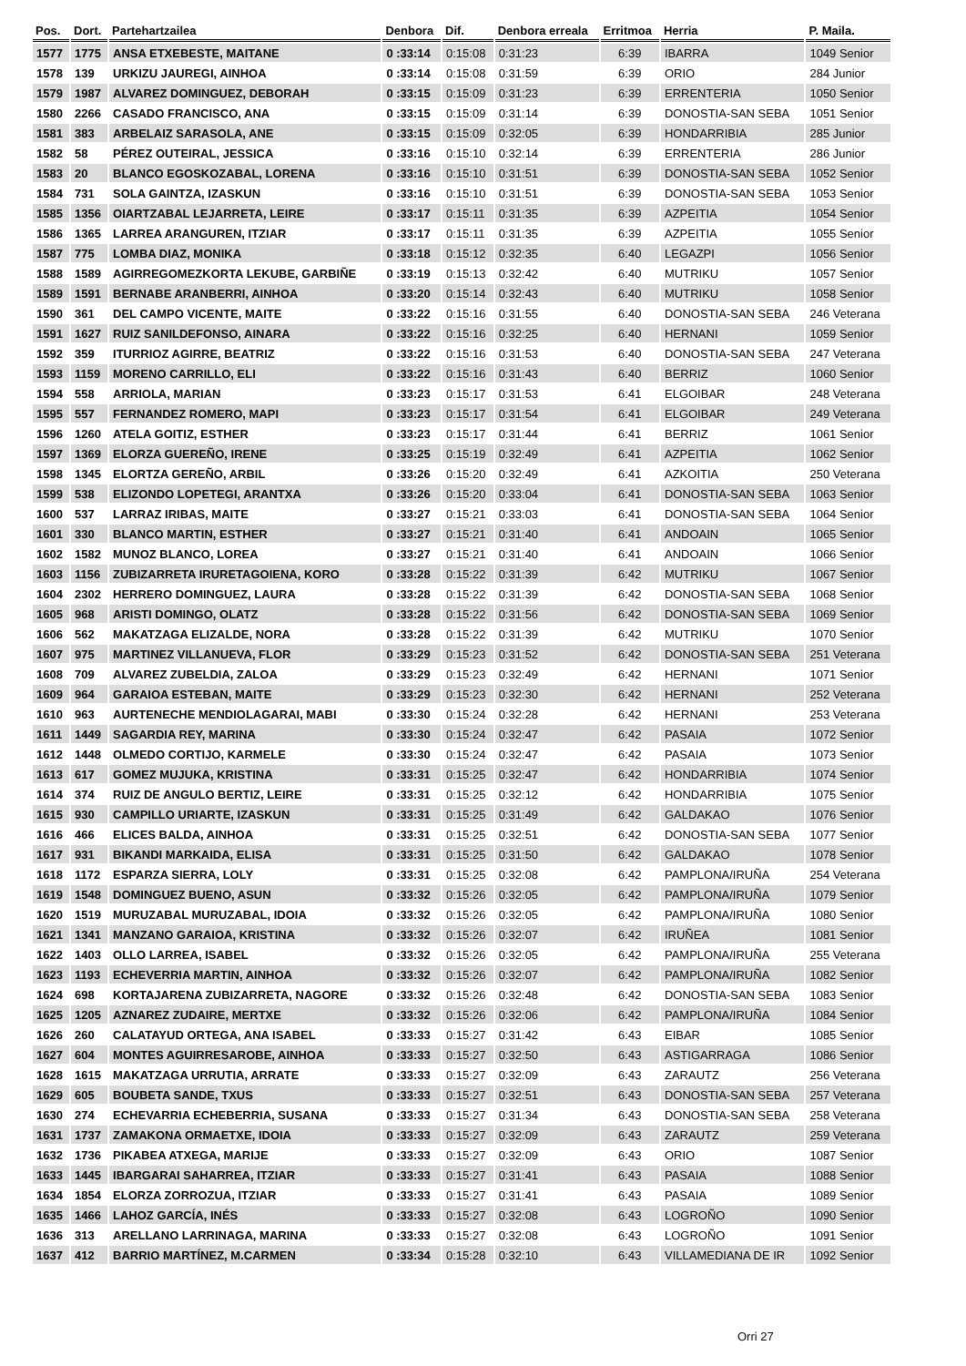| Pos. | Dort. | Partehartzailea | Denbora | Dif. | Denbora erreala | Erritmoa | Herria | P. Maila. |
| --- | --- | --- | --- | --- | --- | --- | --- | --- |
| 1577 | 1775 | ANSA ETXEBESTE, MAITANE | 0 :33:14 | 0:15:08 | 0:31:23 | 6:39 | IBARRA | 1049 Senior |
| 1578 | 139 | URKIZU JAUREGI, AINHOA | 0 :33:14 | 0:15:08 | 0:31:59 | 6:39 | ORIO | 284 Junior |
| 1579 | 1987 | ALVAREZ DOMINGUEZ, DEBORAH | 0 :33:15 | 0:15:09 | 0:31:23 | 6:39 | ERRENTERIA | 1050 Senior |
| 1580 | 2266 | CASADO FRANCISCO, ANA | 0 :33:15 | 0:15:09 | 0:31:14 | 6:39 | DONOSTIA-SAN SEBA | 1051 Senior |
| 1581 | 383 | ARBELAIZ SARASOLA, ANE | 0 :33:15 | 0:15:09 | 0:32:05 | 6:39 | HONDARRIBIA | 285 Junior |
| 1582 | 58 | PÉREZ OUTEIRAL, JESSICA | 0 :33:16 | 0:15:10 | 0:32:14 | 6:39 | ERRENTERIA | 286 Junior |
| 1583 | 20 | BLANCO EGOSKOZABAL, LORENA | 0 :33:16 | 0:15:10 | 0:31:51 | 6:39 | DONOSTIA-SAN SEBA | 1052 Senior |
| 1584 | 731 | SOLA GAINTZA, IZASKUN | 0 :33:16 | 0:15:10 | 0:31:51 | 6:39 | DONOSTIA-SAN SEBA | 1053 Senior |
| 1585 | 1356 | OIARTZABAL LEJARRETA, LEIRE | 0 :33:17 | 0:15:11 | 0:31:35 | 6:39 | AZPEITIA | 1054 Senior |
| 1586 | 1365 | LARREA ARANGUREN, ITZIAR | 0 :33:17 | 0:15:11 | 0:31:35 | 6:39 | AZPEITIA | 1055 Senior |
| 1587 | 775 | LOMBA DIAZ, MONIKA | 0 :33:18 | 0:15:12 | 0:32:35 | 6:40 | LEGAZPI | 1056 Senior |
| 1588 | 1589 | AGIRREGOMEZKORTA LEKUBE, GARBIÑE | 0 :33:19 | 0:15:13 | 0:32:42 | 6:40 | MUTRIKU | 1057 Senior |
| 1589 | 1591 | BERNABE ARANBERRI, AINHOA | 0 :33:20 | 0:15:14 | 0:32:43 | 6:40 | MUTRIKU | 1058 Senior |
| 1590 | 361 | DEL CAMPO VICENTE, MAITE | 0 :33:22 | 0:15:16 | 0:31:55 | 6:40 | DONOSTIA-SAN SEBA | 246 Veterana |
| 1591 | 1627 | RUIZ SANILDEFONSO, AINARA | 0 :33:22 | 0:15:16 | 0:32:25 | 6:40 | HERNANI | 1059 Senior |
| 1592 | 359 | ITURRIOZ AGIRRE, BEATRIZ | 0 :33:22 | 0:15:16 | 0:31:53 | 6:40 | DONOSTIA-SAN SEBA | 247 Veterana |
| 1593 | 1159 | MORENO CARRILLO, ELI | 0 :33:22 | 0:15:16 | 0:31:43 | 6:40 | BERRIZ | 1060 Senior |
| 1594 | 558 | ARRIOLA, MARIAN | 0 :33:23 | 0:15:17 | 0:31:53 | 6:41 | ELGOIBAR | 248 Veterana |
| 1595 | 557 | FERNANDEZ ROMERO, MAPI | 0 :33:23 | 0:15:17 | 0:31:54 | 6:41 | ELGOIBAR | 249 Veterana |
| 1596 | 1260 | ATELA GOITIZ, ESTHER | 0 :33:23 | 0:15:17 | 0:31:44 | 6:41 | BERRIZ | 1061 Senior |
| 1597 | 1369 | ELORZA GUEREÑO, IRENE | 0 :33:25 | 0:15:19 | 0:32:49 | 6:41 | AZPEITIA | 1062 Senior |
| 1598 | 1345 | ELORTZA GEREÑO, ARBIL | 0 :33:26 | 0:15:20 | 0:32:49 | 6:41 | AZKOITIA | 250 Veterana |
| 1599 | 538 | ELIZONDO LOPETEGI, ARANTXA | 0 :33:26 | 0:15:20 | 0:33:04 | 6:41 | DONOSTIA-SAN SEBA | 1063 Senior |
| 1600 | 537 | LARRAZ IRIBAS, MAITE | 0 :33:27 | 0:15:21 | 0:33:03 | 6:41 | DONOSTIA-SAN SEBA | 1064 Senior |
| 1601 | 330 | BLANCO MARTIN, ESTHER | 0 :33:27 | 0:15:21 | 0:31:40 | 6:41 | ANDOAIN | 1065 Senior |
| 1602 | 1582 | MUNOZ BLANCO, LOREA | 0 :33:27 | 0:15:21 | 0:31:40 | 6:41 | ANDOAIN | 1066 Senior |
| 1603 | 1156 | ZUBIZARRETA IRURETAGOIENA, KORO | 0 :33:28 | 0:15:22 | 0:31:39 | 6:42 | MUTRIKU | 1067 Senior |
| 1604 | 2302 | HERRERO DOMINGUEZ, LAURA | 0 :33:28 | 0:15:22 | 0:31:39 | 6:42 | DONOSTIA-SAN SEBA | 1068 Senior |
| 1605 | 968 | ARISTI DOMINGO, OLATZ | 0 :33:28 | 0:15:22 | 0:31:56 | 6:42 | DONOSTIA-SAN SEBA | 1069 Senior |
| 1606 | 562 | MAKATZAGA ELIZALDE, NORA | 0 :33:28 | 0:15:22 | 0:31:39 | 6:42 | MUTRIKU | 1070 Senior |
| 1607 | 975 | MARTINEZ VILLANUEVA, FLOR | 0 :33:29 | 0:15:23 | 0:31:52 | 6:42 | DONOSTIA-SAN SEBA | 251 Veterana |
| 1608 | 709 | ALVAREZ ZUBELDIA, ZALOA | 0 :33:29 | 0:15:23 | 0:32:49 | 6:42 | HERNANI | 1071 Senior |
| 1609 | 964 | GARAIOA ESTEBAN, MAITE | 0 :33:29 | 0:15:23 | 0:32:30 | 6:42 | HERNANI | 252 Veterana |
| 1610 | 963 | AURTENECHE MENDIOLAGARAI, MABI | 0 :33:30 | 0:15:24 | 0:32:28 | 6:42 | HERNANI | 253 Veterana |
| 1611 | 1449 | SAGARDIA REY, MARINA | 0 :33:30 | 0:15:24 | 0:32:47 | 6:42 | PASAIA | 1072 Senior |
| 1612 | 1448 | OLMEDO CORTIJO, KARMELE | 0 :33:30 | 0:15:24 | 0:32:47 | 6:42 | PASAIA | 1073 Senior |
| 1613 | 617 | GOMEZ MUJUKA, KRISTINA | 0 :33:31 | 0:15:25 | 0:32:47 | 6:42 | HONDARRIBIA | 1074 Senior |
| 1614 | 374 | RUIZ DE ANGULO BERTIZ, LEIRE | 0 :33:31 | 0:15:25 | 0:32:12 | 6:42 | HONDARRIBIA | 1075 Senior |
| 1615 | 930 | CAMPILLO URIARTE, IZASKUN | 0 :33:31 | 0:15:25 | 0:31:49 | 6:42 | GALDAKAO | 1076 Senior |
| 1616 | 466 | ELICES BALDA, AINHOA | 0 :33:31 | 0:15:25 | 0:32:51 | 6:42 | DONOSTIA-SAN SEBA | 1077 Senior |
| 1617 | 931 | BIKANDI MARKAIDA, ELISA | 0 :33:31 | 0:15:25 | 0:31:50 | 6:42 | GALDAKAO | 1078 Senior |
| 1618 | 1172 | ESPARZA SIERRA, LOLY | 0 :33:31 | 0:15:25 | 0:32:08 | 6:42 | PAMPLONA/IRUÑA | 254 Veterana |
| 1619 | 1548 | DOMINGUEZ BUENO, ASUN | 0 :33:32 | 0:15:26 | 0:32:05 | 6:42 | PAMPLONA/IRUÑA | 1079 Senior |
| 1620 | 1519 | MURUZABAL MURUZABAL, IDOIA | 0 :33:32 | 0:15:26 | 0:32:05 | 6:42 | PAMPLONA/IRUÑA | 1080 Senior |
| 1621 | 1341 | MANZANO GARAIOA, KRISTINA | 0 :33:32 | 0:15:26 | 0:32:07 | 6:42 | IRUÑEA | 1081 Senior |
| 1622 | 1403 | OLLO LARREA, ISABEL | 0 :33:32 | 0:15:26 | 0:32:05 | 6:42 | PAMPLONA/IRUÑA | 255 Veterana |
| 1623 | 1193 | ECHEVERRIA MARTIN, AINHOA | 0 :33:32 | 0:15:26 | 0:32:07 | 6:42 | PAMPLONA/IRUÑA | 1082 Senior |
| 1624 | 698 | KORTAJARENA ZUBIZARRETA, NAGORE | 0 :33:32 | 0:15:26 | 0:32:48 | 6:42 | DONOSTIA-SAN SEBA | 1083 Senior |
| 1625 | 1205 | AZNAREZ ZUDAIRE, MERTXE | 0 :33:32 | 0:15:26 | 0:32:06 | 6:42 | PAMPLONA/IRUÑA | 1084 Senior |
| 1626 | 260 | CALATAYUD ORTEGA, ANA ISABEL | 0 :33:33 | 0:15:27 | 0:31:42 | 6:43 | EIBAR | 1085 Senior |
| 1627 | 604 | MONTES AGUIRRESAROBE, AINHOA | 0 :33:33 | 0:15:27 | 0:32:50 | 6:43 | ASTIGARRAGA | 1086 Senior |
| 1628 | 1615 | MAKATZAGA URRUTIA, ARRATE | 0 :33:33 | 0:15:27 | 0:32:09 | 6:43 | ZARAUTZ | 256 Veterana |
| 1629 | 605 | BOUBETA SANDE, TXUS | 0 :33:33 | 0:15:27 | 0:32:51 | 6:43 | DONOSTIA-SAN SEBA | 257 Veterana |
| 1630 | 274 | ECHEVARRIA ECHEBERRIA, SUSANA | 0 :33:33 | 0:15:27 | 0:31:34 | 6:43 | DONOSTIA-SAN SEBA | 258 Veterana |
| 1631 | 1737 | ZAMAKONA ORMAETXE, IDOIA | 0 :33:33 | 0:15:27 | 0:32:09 | 6:43 | ZARAUTZ | 259 Veterana |
| 1632 | 1736 | PIKABEA ATXEGA, MARIJE | 0 :33:33 | 0:15:27 | 0:32:09 | 6:43 | ORIO | 1087 Senior |
| 1633 | 1445 | IBARGARAI SAHARREA, ITZIAR | 0 :33:33 | 0:15:27 | 0:31:41 | 6:43 | PASAIA | 1088 Senior |
| 1634 | 1854 | ELORZA ZORROZUA, ITZIAR | 0 :33:33 | 0:15:27 | 0:31:41 | 6:43 | PASAIA | 1089 Senior |
| 1635 | 1466 | LAHOZ GARCÍA, INÉS | 0 :33:33 | 0:15:27 | 0:32:08 | 6:43 | LOGROÑO | 1090 Senior |
| 1636 | 313 | ARELLANO LARRINAGA, MARINA | 0 :33:33 | 0:15:27 | 0:32:08 | 6:43 | LOGROÑO | 1091 Senior |
| 1637 | 412 | BARRIO MARTÍNEZ, M.CARMEN | 0 :33:34 | 0:15:28 | 0:32:10 | 6:43 | VILLAMEDIANA DE IR | 1092 Senior |
Orri 27